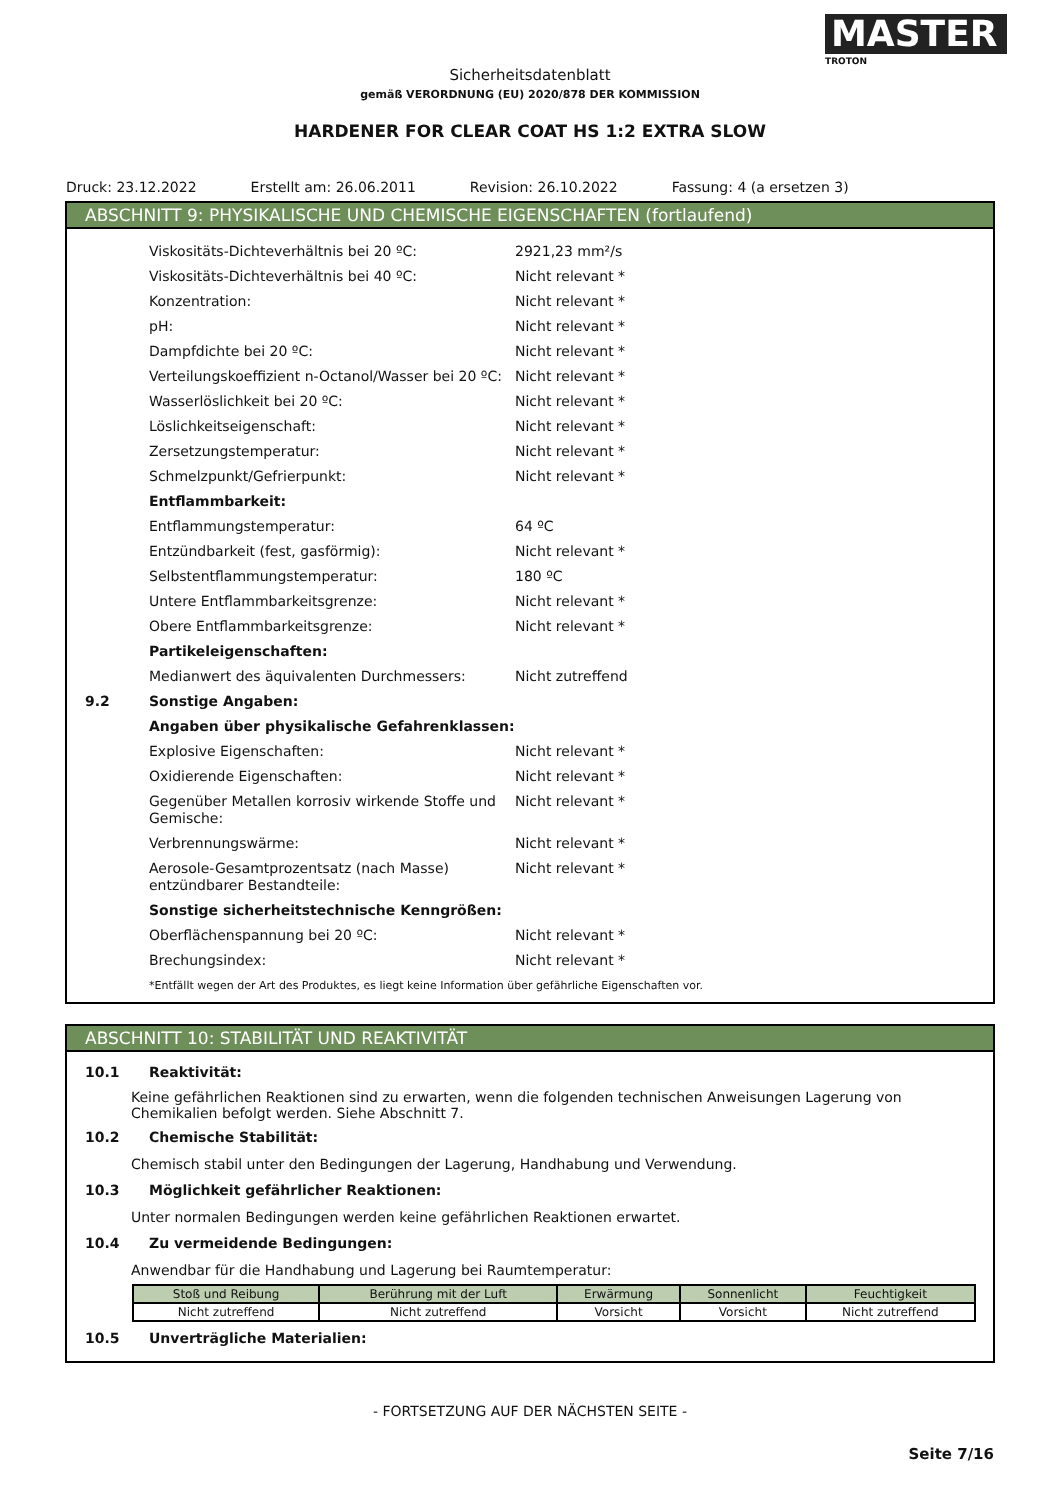MASTER
TROTON
Sicherheitsdatenblatt
gemäß VERORDNUNG (EU) 2020/878 DER KOMMISSION
HARDENER FOR CLEAR COAT HS 1:2 EXTRA SLOW
Druck: 23.12.2022 Erstellt am: 26.06.2011 Revision: 26.10.2022 Fassung: 4 (a ersetzen 3)
ABSCHNITT 9: PHYSIKALISCHE UND CHEMISCHE EIGENSCHAFTEN (fortlaufend)
Viskositäts-Dichteverhältnis bei 20 ºC: 2921,23 mm²/s
Viskositäts-Dichteverhältnis bei 40 ºC: Nicht relevant *
Konzentration: Nicht relevant *
pH: Nicht relevant *
Dampfdichte bei 20 ºC: Nicht relevant *
Verteilungskoeffizient n-Octanol/Wasser bei 20 ºC:
Nicht relevant *
Wasserlöslichkeit bei 20 ºC: Nicht relevant *
Löslichkeitseigenschaft: Nicht relevant *
Zersetzungstemperatur: Nicht relevant *
Schmelzpunkt/Gefrierpunkt: Nicht relevant *
Entflammbarkeit:
Entflammungstemperatur: 64 ºC
Entzündbarkeit (fest, gasförmig): Nicht relevant *
Selbstentflammungstemperatur: 180 ºC
Untere Entflammbarkeitsgrenze: Nicht relevant *
Obere Entflammbarkeitsgrenze: Nicht relevant *
Partikeleigenschaften:
Medianwert des äquivalenten Durchmessers: Nicht zutreffend
9.2 Sonstige Angaben:
Angaben über physikalische Gefahrenklassen:
Explosive Eigenschaften: Nicht relevant *
Oxidierende Eigenschaften: Nicht relevant *
Gegenüber Metallen korrosiv wirkende Stoffe und Gemische:
Nicht relevant *
Verbrennungswärme: Nicht relevant *
Aerosole-Gesamtprozentsatz (nach Masse) entzündbarer Bestandteile:
Nicht relevant *
Sonstige sicherheitstechnische Kenngrößen:
Oberflächenspannung bei 20 ºC: Nicht relevant *
Brechungsindex: Nicht relevant *
*Entfällt wegen der Art des Produktes, es liegt keine Information über gefährliche Eigenschaften vor.
ABSCHNITT 10: STABILITÄT UND REAKTIVITÄT
10.1 Reaktivität:
Keine gefährlichen Reaktionen sind zu erwarten, wenn die folgenden technischen Anweisungen Lagerung von Chemikalien befolgt werden. Siehe Abschnitt 7.
10.2 Chemische Stabilität:
Chemisch stabil unter den Bedingungen der Lagerung, Handhabung und Verwendung.
10.3 Möglichkeit gefährlicher Reaktionen:
Unter normalen Bedingungen werden keine gefährlichen Reaktionen erwartet.
10.4 Zu vermeidende Bedingungen:
Anwendbar für die Handhabung und Lagerung bei Raumtemperatur:
| Stoß und Reibung | Berührung mit der Luft | Erwärmung | Sonnenlicht | Feuchtigkeit |
| --- | --- | --- | --- | --- |
| Nicht zutreffend | Nicht zutreffend | Vorsicht | Vorsicht | Nicht zutreffend |
10.5 Unverträgliche Materialien:
- FORTSETZUNG AUF DER NÄCHSTEN SEITE -
Seite 7/16